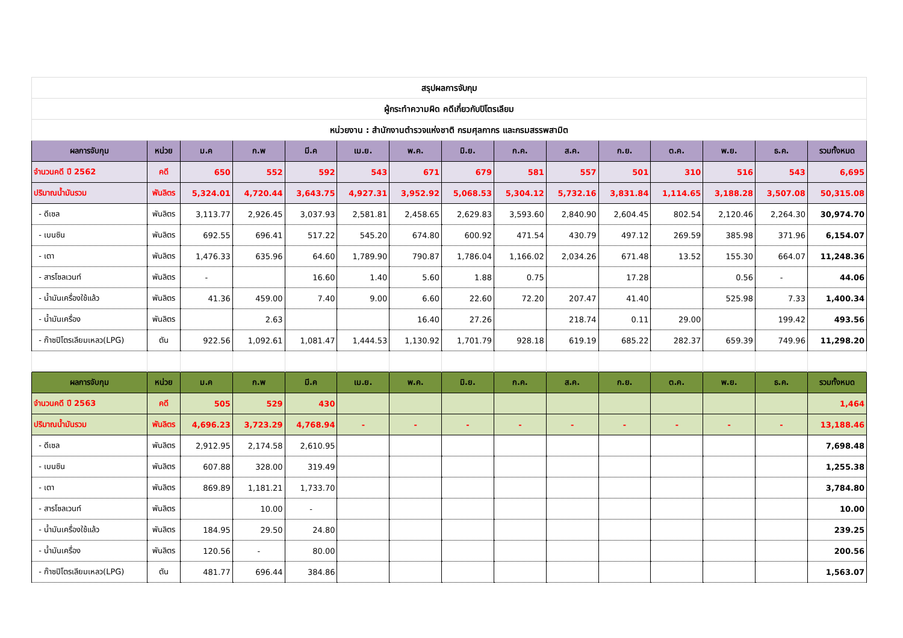| สรุปผลการจับกุม | | | | | | | | | | | | | | |
| ผู้กระทำความผิด คดีเกี่ยวกับปิโตรเลียม | | | | | | | | | | | | | | |
| หน่วยงาน : สำนักงานตำรวจแห่งชาติ กรมศุลกากร และกรมสรรพสามิต | | | | | | | | | | | | | | |
| ผลการจับกุม | หน่วย | ม.ค | ก.พ | มี.ค | เม.ย. | พ.ค. | มิ.ย. | ก.ค. | ส.ค. | ก.ย. | ต.ค. | พ.ย. | ธ.ค. | รวมทั้งหมด |
| จำนวนคดี ปี 2562 | คดี | 650 | 552 | 592 | 543 | 671 | 679 | 581 | 557 | 501 | 310 | 516 | 543 | 6,695 |
| ปริมาณน้ำมันรวม | พันลิตร | 5,324.01 | 4,720.44 | 3,643.75 | 4,927.31 | 3,952.92 | 5,068.53 | 5,304.12 | 5,732.16 | 3,831.84 | 1,114.65 | 3,188.28 | 3,507.08 | 50,315.08 |
| - ดีเซล | พันลิตร | 3,113.77 | 2,926.45 | 3,037.93 | 2,581.81 | 2,458.65 | 2,629.83 | 3,593.60 | 2,840.90 | 2,604.45 | 802.54 | 2,120.46 | 2,264.30 | 30,974.70 |
| - เบนซิน | พันลิตร | 692.55 | 696.41 | 517.22 | 545.20 | 674.80 | 600.92 | 471.54 | 430.79 | 497.12 | 269.59 | 385.98 | 371.96 | 6,154.07 |
| - เตา | พันลิตร | 1,476.33 | 635.96 | 64.60 | 1,789.90 | 790.87 | 1,786.04 | 1,166.02 | 2,034.26 | 671.48 | 13.52 | 155.30 | 664.07 | 11,248.36 |
| - สารโซลเวนท์ | พันลิตร | - | | 16.60 | 1.40 | 5.60 | 1.88 | 0.75 | | 17.28 | | 0.56 | - | 44.06 |
| - น้ำมันเครื่องใช้แล้ว | พันลิตร | 41.36 | 459.00 | 7.40 | 9.00 | 6.60 | 22.60 | 72.20 | 207.47 | 41.40 | | 525.98 | 7.33 | 1,400.34 |
| - น้ำมันเครื่อง | พันลิตร | | 2.63 | | | 16.40 | 27.26 | | 218.74 | 0.11 | 29.00 | | 199.42 | 493.56 |
| - ก๊าซปิโตรเลียมเหลว(LPG) | ตัน | 922.56 | 1,092.61 | 1,081.47 | 1,444.53 | 1,130.92 | 1,701.79 | 928.18 | 619.19 | 685.22 | 282.37 | 659.39 | 749.96 | 11,298.20 |
| ผลการจับกุม | หน่วย | ม.ค | ก.พ | มี.ค | เม.ย. | พ.ค. | มิ.ย. | ก.ค. | ส.ค. | ก.ย. | ต.ค. | พ.ย. | ธ.ค. | รวมทั้งหมด |
| จำนวนคดี ปี 2563 | คดี | 505 | 529 | 430 | | | | | | | | | | 1,464 |
| ปริมาณน้ำมันรวม | พันลิตร | 4,696.23 | 3,723.29 | 4,768.94 | - | - | - | - | - | - | - | - | - | 13,188.46 |
| - ดีเซล | พันลิตร | 2,912.95 | 2,174.58 | 2,610.95 | | | | | | | | | | 7,698.48 |
| - เบนซิน | พันลิตร | 607.88 | 328.00 | 319.49 | | | | | | | | | | 1,255.38 |
| - เตา | พันลิตร | 869.89 | 1,181.21 | 1,733.70 | | | | | | | | | | 3,784.80 |
| - สารโซลเวนท์ | พันลิตร | | 10.00 | - | | | | | | | | | | 10.00 |
| - น้ำมันเครื่องใช้แล้ว | พันลิตร | 184.95 | 29.50 | 24.80 | | | | | | | | | | 239.25 |
| - น้ำมันเครื่อง | พันลิตร | 120.56 | - | 80.00 | | | | | | | | | | 200.56 |
| - ก๊าซปิโตรเลียมเหลว(LPG) | ตัน | 481.77 | 696.44 | 384.86 | | | | | | | | | | 1,563.07 |